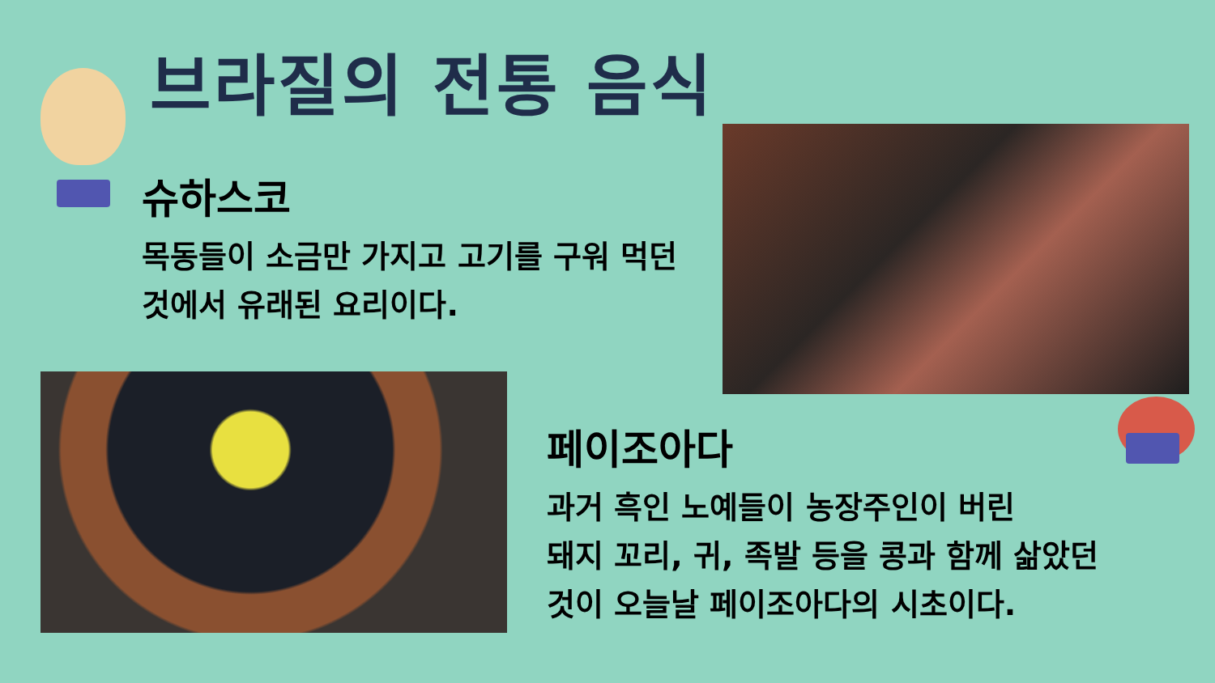브라질의 전통 음식
슈하스코
목동들이 소금만 가지고 고기를 구워 먹던 것에서 유래된 요리이다.
페이조아다
과거 흑인 노예들이 농장주인이 버린
돼지 꼬리, 귀, 족발 등을 콩과 함께 삶았던
것이 오늘날 페이조아다의 시초이다.